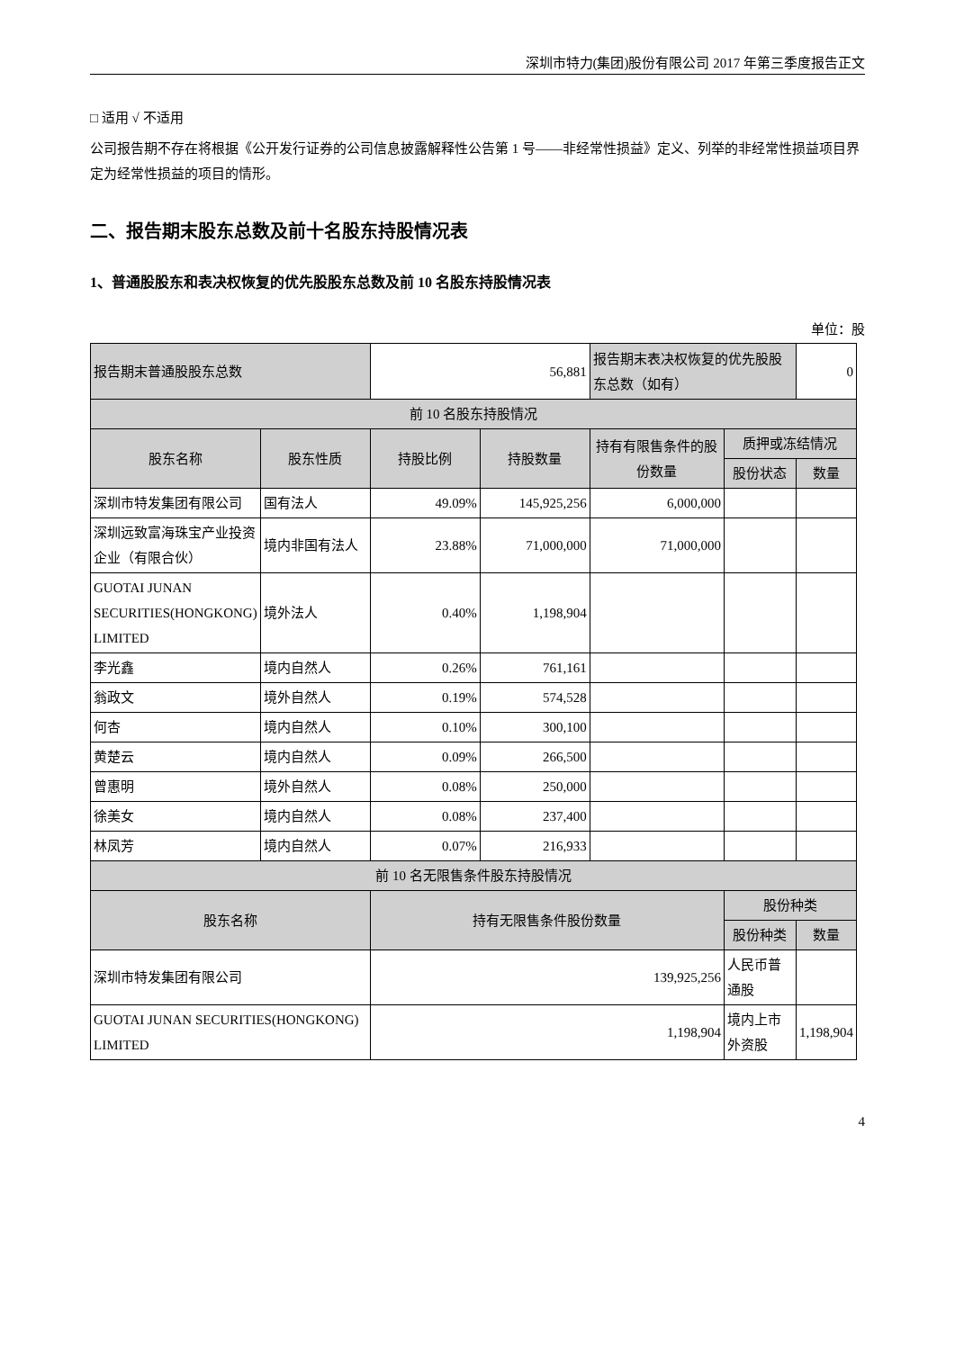深圳市特力(集团)股份有限公司 2017 年第三季度报告正文
□ 适用 √ 不适用
公司报告期不存在将根据《公开发行证券的公司信息披露解释性公告第 1 号——非经常性损益》定义、列举的非经常性损益项目界定为经常性损益的项目的情形。
二、报告期末股东总数及前十名股东持股情况表
1、普通股股东和表决权恢复的优先股股东总数及前 10 名股东持股情况表
单位：股
| 报告期末普通股股东总数 | | 56,881 | | 报告期末表决权恢复的优先股股东总数（如有） | | 0 |
| 前 10 名股东持股情况 | | | | | | |
| 股东名称 | 股东性质 | 持股比例 | 持股数量 | 持有有限售条件的股份数量 | 质押或冻结情况 | |
| | | | | | 股份状态 | 数量 |
| 深圳市特发集团有限公司 | 国有法人 | 49.09% | 145,925,256 | 6,000,000 | | |
| 深圳远致富海珠宝产业投资企业（有限合伙） | 境内非国有法人 | 23.88% | 71,000,000 | 71,000,000 | | |
| GUOTAI JUNAN SECURITIES(HONGKONG) LIMITED | 境外法人 | 0.40% | 1,198,904 | | | |
| 李光鑫 | 境内自然人 | 0.26% | 761,161 | | | |
| 翁政文 | 境外自然人 | 0.19% | 574,528 | | | |
| 何杏 | 境内自然人 | 0.10% | 300,100 | | | |
| 黄楚云 | 境内自然人 | 0.09% | 266,500 | | | |
| 曾惠明 | 境外自然人 | 0.08% | 250,000 | | | |
| 徐美女 | 境内自然人 | 0.08% | 237,400 | | | |
| 林凤芳 | 境内自然人 | 0.07% | 216,933 | | | |
| 前 10 名无限售条件股东持股情况 | | | | | | |
| 股东名称 | | 持有无限售条件股份数量 | | | 股份种类 | |
| | | | | | 股份种类 | 数量 |
| 深圳市特发集团有限公司 | | 139,925,256 | | | 人民币普通股 | |
| GUOTAI JUNAN SECURITIES(HONGKONG) LIMITED | | 1,198,904 | | | 境内上市外资股 | 1,198,904 |
4